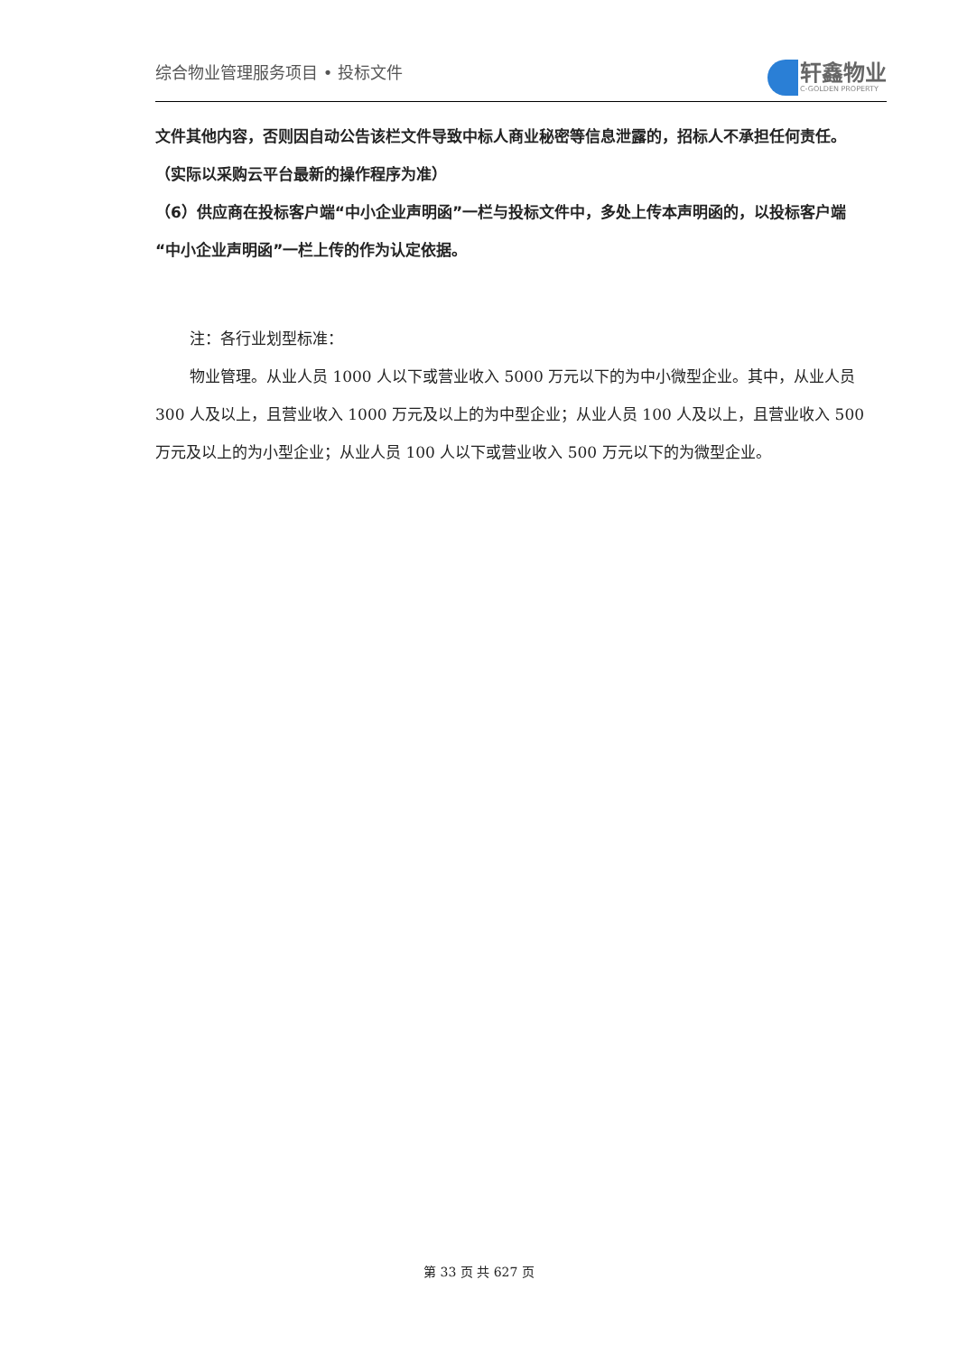综合物业管理服务项目 • 投标文件
轩鑫物业
C-GOLDEN PROPERTY
文件其他内容，否则因自动公告该栏文件导致中标人商业秘密等信息泄露的，招标人不承担任何责任。（实际以采购云平台最新的操作程序为准）
（6）供应商在投标客户端“中小企业声明函”一栏与投标文件中，多处上传本声明函的，以投标客户端“中小企业声明函”一栏上传的作为认定依据。
注：各行业划型标准：
物业管理。从业人员 1000 人以下或营业收入 5000 万元以下的为中小微型企业。其中，从业人员 300 人及以上，且营业收入 1000 万元及以上的为中型企业；从业人员 100 人及以上，且营业收入 500 万元及以上的为小型企业；从业人员 100 人以下或营业收入 500 万元以下的为微型企业。
第 33 页 共 627 页